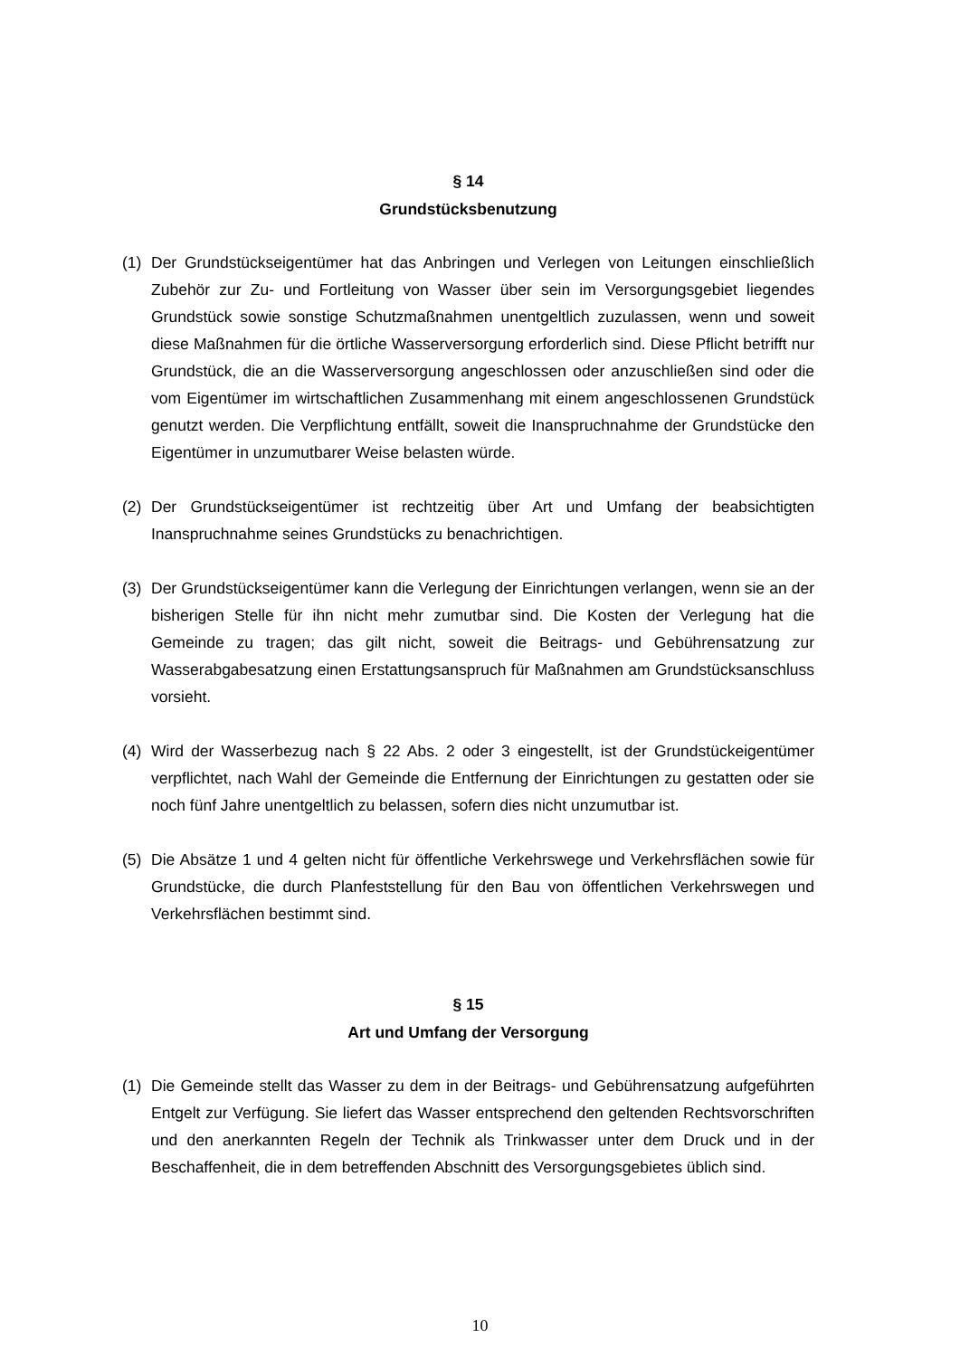§ 14
Grundstücksbenutzung
(1) Der Grundstückseigentümer hat das Anbringen und Verlegen von Leitungen einschließlich Zubehör zur Zu- und Fortleitung von Wasser über sein im Versorgungsgebiet liegendes Grundstück sowie sonstige Schutzmaßnahmen unentgeltlich zuzulassen, wenn und soweit diese Maßnahmen für die örtliche Wasserversorgung erforderlich sind. Diese Pflicht betrifft nur Grundstück, die an die Wasserversorgung angeschlossen oder anzuschließen sind oder die vom Eigentümer im wirtschaftlichen Zusammenhang mit einem angeschlossenen Grundstück genutzt werden. Die Verpflichtung entfällt, soweit die Inanspruchnahme der Grundstücke den Eigentümer in unzumutbarer Weise belasten würde.
(2) Der Grundstückseigentümer ist rechtzeitig über Art und Umfang der beabsichtigten Inanspruchnahme seines Grundstücks zu benachrichtigen.
(3) Der Grundstückseigentümer kann die Verlegung der Einrichtungen verlangen, wenn sie an der bisherigen Stelle für ihn nicht mehr zumutbar sind. Die Kosten der Verlegung hat die Gemeinde zu tragen; das gilt nicht, soweit die Beitrags- und Gebührensatzung zur Wasserabgabesatzung einen Erstattungsanspruch für Maßnahmen am Grundstücksanschluss vorsieht.
(4) Wird der Wasserbezug nach § 22 Abs. 2 oder 3 eingestellt, ist der Grundstückeigentümer verpflichtet, nach Wahl der Gemeinde die Entfernung der Einrichtungen zu gestatten oder sie noch fünf Jahre unentgeltlich zu belassen, sofern dies nicht unzumutbar ist.
(5) Die Absätze 1 und 4 gelten nicht für öffentliche Verkehrswege und Verkehrsflächen sowie für Grundstücke, die durch Planfeststellung für den Bau von öffentlichen Verkehrswegen und Verkehrsflächen bestimmt sind.
§ 15
Art und Umfang der Versorgung
(1) Die Gemeinde stellt das Wasser zu dem in der Beitrags- und Gebührensatzung aufgeführten Entgelt zur Verfügung. Sie liefert das Wasser entsprechend den geltenden Rechtsvorschriften und den anerkannten Regeln der Technik als Trinkwasser unter dem Druck und in der Beschaffenheit, die in dem betreffenden Abschnitt des Versorgungsgebietes üblich sind.
10